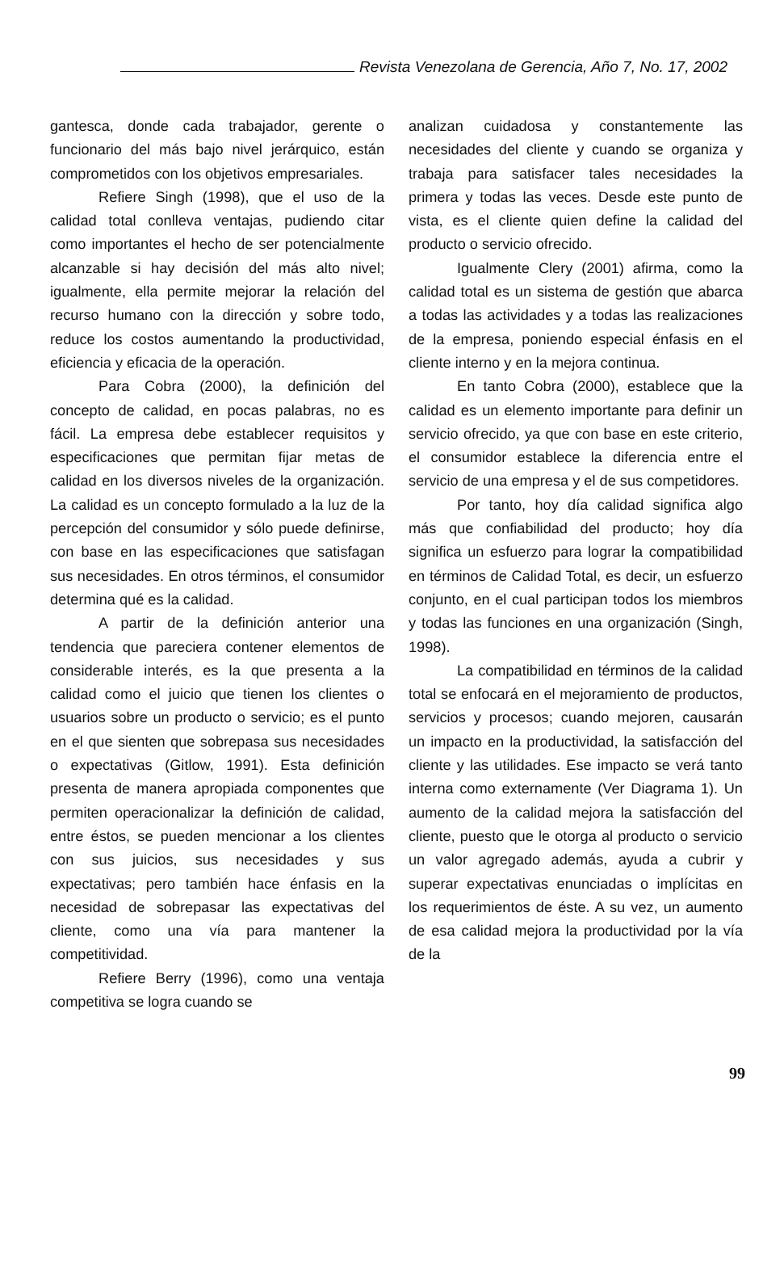Revista Venezolana de Gerencia, Año 7, No. 17, 2002
gantesca, donde cada trabajador, gerente o funcionario del más bajo nivel jerárquico, están comprometidos con los objetivos empresariales.
Refiere Singh (1998), que el uso de la calidad total conlleva ventajas, pudiendo citar como importantes el hecho de ser potencialmente alcanzable si hay decisión del más alto nivel; igualmente, ella permite mejorar la relación del recurso humano con la dirección y sobre todo, reduce los costos aumentando la productividad, eficiencia y eficacia de la operación.
Para Cobra (2000), la definición del concepto de calidad, en pocas palabras, no es fácil. La empresa debe establecer requisitos y especificaciones que permitan fijar metas de calidad en los diversos niveles de la organización. La calidad es un concepto formulado a la luz de la percepción del consumidor y sólo puede definirse, con base en las especificaciones que satisfagan sus necesidades. En otros términos, el consumidor determina qué es la calidad.
A partir de la definición anterior una tendencia que pareciera contener elementos de considerable interés, es la que presenta a la calidad como el juicio que tienen los clientes o usuarios sobre un producto o servicio; es el punto en el que sienten que sobrepasa sus necesidades o expectativas (Gitlow, 1991). Esta definición presenta de manera apropiada componentes que permiten operacionalizar la definición de calidad, entre éstos, se pueden mencionar a los clientes con sus juicios, sus necesidades y sus expectativas; pero también hace énfasis en la necesidad de sobrepasar las expectativas del cliente, como una vía para mantener la competitividad.
Refiere Berry (1996), como una ventaja competitiva se logra cuando se
analizan cuidadosa y constantemente las necesidades del cliente y cuando se organiza y trabaja para satisfacer tales necesidades la primera y todas las veces. Desde este punto de vista, es el cliente quien define la calidad del producto o servicio ofrecido.
Igualmente Clery (2001) afirma, como la calidad total es un sistema de gestión que abarca a todas las actividades y a todas las realizaciones de la empresa, poniendo especial énfasis en el cliente interno y en la mejora continua.
En tanto Cobra (2000), establece que la calidad es un elemento importante para definir un servicio ofrecido, ya que con base en este criterio, el consumidor establece la diferencia entre el servicio de una empresa y el de sus competidores.
Por tanto, hoy día calidad significa algo más que confiabilidad del producto; hoy día significa un esfuerzo para lograr la compatibilidad en términos de Calidad Total, es decir, un esfuerzo conjunto, en el cual participan todos los miembros y todas las funciones en una organización (Singh, 1998).
La compatibilidad en términos de la calidad total se enfocará en el mejoramiento de productos, servicios y procesos; cuando mejoren, causarán un impacto en la productividad, la satisfacción del cliente y las utilidades. Ese impacto se verá tanto interna como externamente (Ver Diagrama 1). Un aumento de la calidad mejora la satisfacción del cliente, puesto que le otorga al producto o servicio un valor agregado además, ayuda a cubrir y superar expectativas enunciadas o implícitas en los requerimientos de éste. A su vez, un aumento de esa calidad mejora la productividad por la vía de la
99